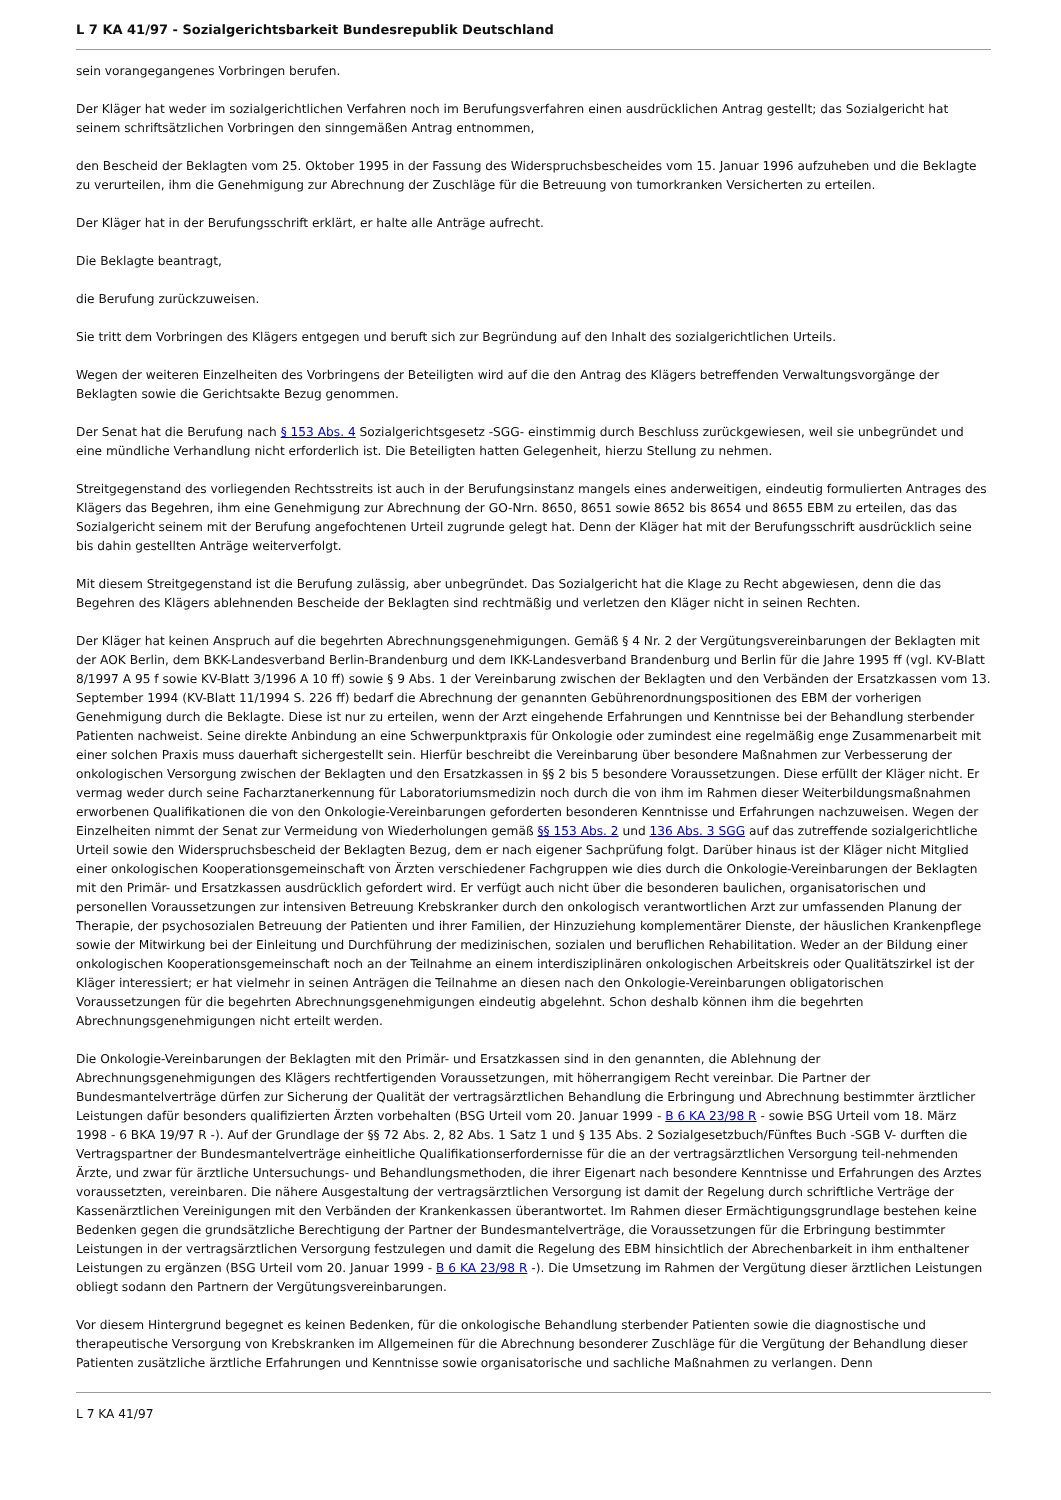L 7 KA 41/97 - Sozialgerichtsbarkeit Bundesrepublik Deutschland
sein vorangegangenes Vorbringen berufen.
Der Kläger hat weder im sozialgerichtlichen Verfahren noch im Berufungsverfahren einen ausdrücklichen Antrag gestellt; das Sozialgericht hat seinem schriftsätzlichen Vorbringen den sinngemäßen Antrag entnommen,
den Bescheid der Beklagten vom 25. Oktober 1995 in der Fassung des Widerspruchsbescheides vom 15. Januar 1996 aufzuheben und die Beklagte zu verurteilen, ihm die Genehmigung zur Abrechnung der Zuschläge für die Betreuung von tumorkranken Versicherten zu erteilen.
Der Kläger hat in der Berufungsschrift erklärt, er halte alle Anträge aufrecht.
Die Beklagte beantragt,
die Berufung zurückzuweisen.
Sie tritt dem Vorbringen des Klägers entgegen und beruft sich zur Begründung auf den Inhalt des sozialgerichtlichen Urteils.
Wegen der weiteren Einzelheiten des Vorbringens der Beteiligten wird auf die den Antrag des Klägers betreffenden Verwaltungsvorgänge der Beklagten sowie die Gerichtsakte Bezug genommen.
Der Senat hat die Berufung nach § 153 Abs. 4 Sozialgerichtsgesetz -SGG- einstimmig durch Beschluss zurückgewiesen, weil sie unbegründet und eine mündliche Verhandlung nicht erforderlich ist. Die Beteiligten hatten Gelegenheit, hierzu Stellung zu nehmen.
Streitgegenstand des vorliegenden Rechtsstreits ist auch in der Berufungsinstanz mangels eines anderweitigen, eindeutig formulierten Antrages des Klägers das Begehren, ihm eine Genehmigung zur Abrechnung der GO-Nrn. 8650, 8651 sowie 8652 bis 8654 und 8655 EBM zu erteilen, das das Sozialgericht seinem mit der Berufung angefochtenen Urteil zugrunde gelegt hat. Denn der Kläger hat mit der Berufungsschrift ausdrücklich seine bis dahin gestellten Anträge weiterverfolgt.
Mit diesem Streitgegenstand ist die Berufung zulässig, aber unbegründet. Das Sozialgericht hat die Klage zu Recht abgewiesen, denn die das Begehren des Klägers ablehnenden Bescheide der Beklagten sind rechtmäßig und verletzen den Kläger nicht in seinen Rechten.
Der Kläger hat keinen Anspruch auf die begehrten Abrechnungsgenehmigungen. Gemäß § 4 Nr. 2 der Vergütungsvereinbarungen der Beklagten mit der AOK Berlin, dem BKK-Landesverband Berlin-Brandenburg und dem IKK-Landesverband Brandenburg und Berlin für die Jahre 1995 ff (vgl. KV-Blatt 8/1997 A 95 f sowie KV-Blatt 3/1996 A 10 ff) sowie § 9 Abs. 1 der Vereinbarung zwischen der Beklagten und den Verbänden der Ersatzkassen vom 13. September 1994 (KV-Blatt 11/1994 S. 226 ff) bedarf die Abrechnung der genannten Gebührenordnungspositionen des EBM der vorherigen Genehmigung durch die Beklagte. Diese ist nur zu erteilen, wenn der Arzt eingehende Erfahrungen und Kenntnisse bei der Behandlung sterbender Patienten nachweist. Seine direkte Anbindung an eine Schwerpunktpraxis für Onkologie oder zumindest eine regelmäßig enge Zusammenarbeit mit einer solchen Praxis muss dauerhaft sichergestellt sein. Hierfür beschreibt die Vereinbarung über besondere Maßnahmen zur Verbesserung der onkologischen Versorgung zwischen der Beklagten und den Ersatzkassen in §§ 2 bis 5 besondere Voraussetzungen. Diese erfüllt der Kläger nicht. Er vermag weder durch seine Facharztanerkennung für Laboratoriumsmedizin noch durch die von ihm im Rahmen dieser Weiterbildungsmaßnahmen erworbenen Qualifikationen die von den Onkologie-Vereinbarungen geforderten besonderen Kenntnisse und Erfahrungen nachzuweisen. Wegen der Einzelheiten nimmt der Senat zur Vermeidung von Wiederholungen gemäß §§ 153 Abs. 2 und 136 Abs. 3 SGG auf das zutreffende sozialgerichtliche Urteil sowie den Widerspruchsbescheid der Beklagten Bezug, dem er nach eigener Sachprüfung folgt. Darüber hinaus ist der Kläger nicht Mitglied einer onkologischen Kooperationsgemeinschaft von Ärzten verschiedener Fachgruppen wie dies durch die Onkologie-Vereinbarungen der Beklagten mit den Primär- und Ersatzkassen ausdrücklich gefordert wird. Er verfügt auch nicht über die besonderen baulichen, organisatorischen und personellen Voraussetzungen zur intensiven Betreuung Krebskranker durch den onkologisch verantwortlichen Arzt zur umfassenden Planung der Therapie, der psychosozialen Betreuung der Patienten und ihrer Familien, der Hinzuziehung komplementärer Dienste, der häuslichen Krankenpflege sowie der Mitwirkung bei der Einleitung und Durchführung der medizinischen, sozialen und beruflichen Rehabilitation. Weder an der Bildung einer onkologischen Kooperationsgemeinschaft noch an der Teilnahme an einem interdisziplinären onkologischen Arbeitskreis oder Qualitätszirkel ist der Kläger interessiert; er hat vielmehr in seinen Anträgen die Teilnahme an diesen nach den Onkologie-Vereinbarungen obligatorischen Voraussetzungen für die begehrten Abrechnungsgenehmigungen eindeutig abgelehnt. Schon deshalb können ihm die begehrten Abrechnungsgenehmigungen nicht erteilt werden.
Die Onkologie-Vereinbarungen der Beklagten mit den Primär- und Ersatzkassen sind in den genannten, die Ablehnung der Abrechnungsgenehmigungen des Klägers rechtfertigenden Voraussetzungen, mit höherrangigem Recht vereinbar. Die Partner der Bundesmantelverträge dürfen zur Sicherung der Qualität der vertragsärztlichen Behandlung die Erbringung und Abrechnung bestimmter ärztlicher Leistungen dafür besonders qualifizierten Ärzten vorbehalten (BSG Urteil vom 20. Januar 1999 - B 6 KA 23/98 R - sowie BSG Urteil vom 18. März 1998 - 6 BKA 19/97 R -). Auf der Grundlage der §§ 72 Abs. 2, 82 Abs. 1 Satz 1 und § 135 Abs. 2 Sozialgesetzbuch/Fünftes Buch -SGB V- durften die Vertragspartner der Bundesmantelverträge einheitliche Qualifikationserfordernisse für die an der vertragsärztlichen Versorgung teil-nehmenden Ärzte, und zwar für ärztliche Untersuchungs- und Behandlungsmethoden, die ihrer Eigenart nach besondere Kenntnisse und Erfahrungen des Arztes voraussetzten, vereinbaren. Die nähere Ausgestaltung der vertragsärztlichen Versorgung ist damit der Regelung durch schriftliche Verträge der Kassenärztlichen Vereinigungen mit den Verbänden der Krankenkassen überantwortet. Im Rahmen dieser Ermächtigungsgrundlage bestehen keine Bedenken gegen die grundsätzliche Berechtigung der Partner der Bundesmantelverträge, die Voraussetzungen für die Erbringung bestimmter Leistungen in der vertragsärztlichen Versorgung festzulegen und damit die Regelung des EBM hinsichtlich der Abrechenbarkeit in ihm enthaltener Leistungen zu ergänzen (BSG Urteil vom 20. Januar 1999 - B 6 KA 23/98 R -). Die Umsetzung im Rahmen der Vergütung dieser ärztlichen Leistungen obliegt sodann den Partnern der Vergütungsvereinbarungen.
Vor diesem Hintergrund begegnet es keinen Bedenken, für die onkologische Behandlung sterbender Patienten sowie die diagnostische und therapeutische Versorgung von Krebskranken im Allgemeinen für die Abrechnung besonderer Zuschläge für die Vergütung der Behandlung dieser Patienten zusätzliche ärztliche Erfahrungen und Kenntnisse sowie organisatorische und sachliche Maßnahmen zu verlangen. Denn
L 7 KA 41/97